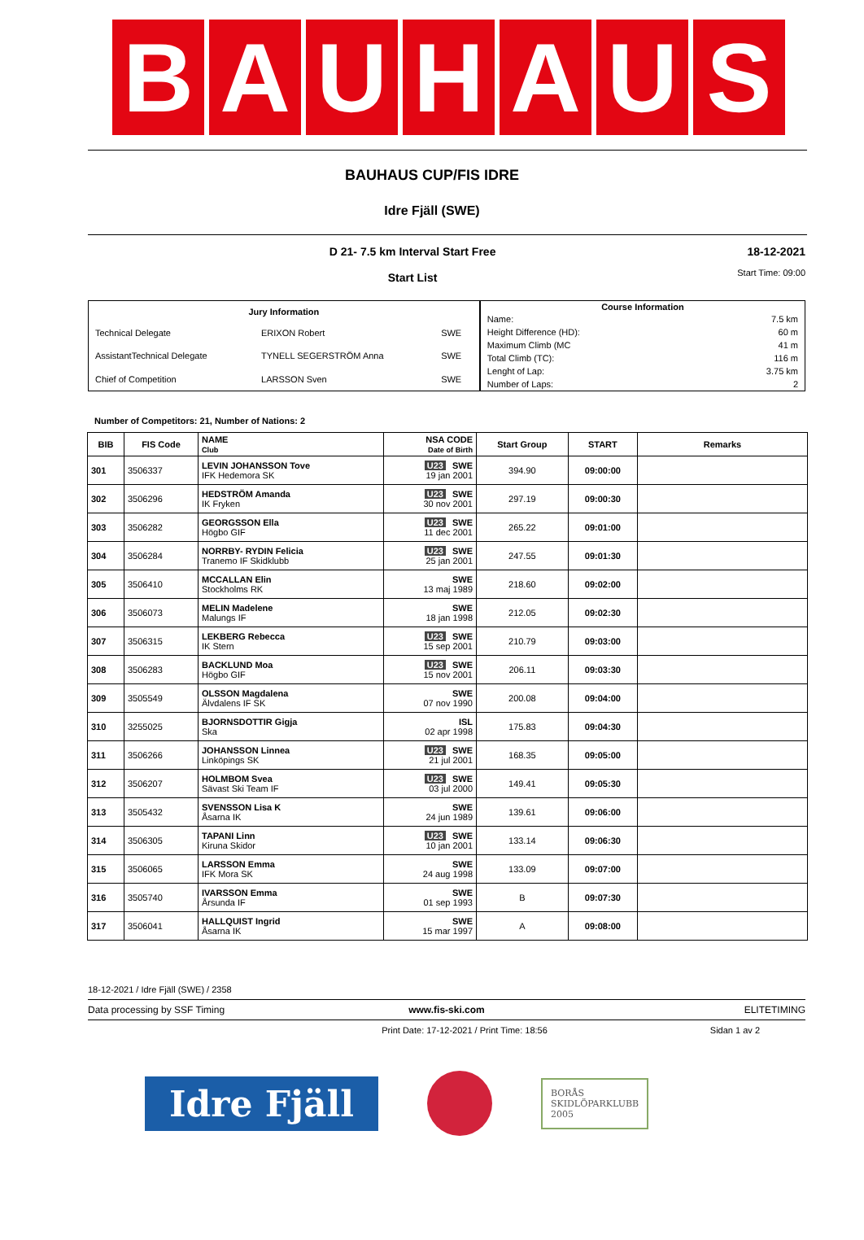B A U H A U S
BAUHAUS CUP/FIS IDRE
Idre Fjäll (SWE)
D 21- 7.5 km Interval Start Free
Start List
18-12-2021
Start Time: 09:00
| Jury Information | | |
| --- | --- | --- |
| Technical Delegate | ERIXON Robert | SWE |
| AssistantTechnical Delegate | TYNELL SEGERSTRÖM Anna | SWE |
| Chief of Competition | LARSSON Sven | SWE |
| Course Information | |
| --- | --- |
| Name: | 7.5 km |
| Height Difference (HD): | 60 m |
| Maximum Climb (MC | 41 m |
| Total Climb (TC): | 116 m |
| Lenght of Lap: | 3.75 km |
| Number of Laps: | 2 |
Number of Competitors: 21, Number of Nations: 2
| BIB | FIS Code | NAME Club | NSA CODE Date of Birth | Start Group | START | Remarks |
| --- | --- | --- | --- | --- | --- | --- |
| 301 | 3506337 | LEVIN JOHANSSON Tove IFK Hedemora SK | U23 SWE 19 jan 2001 | 394.90 | 09:00:00 | |
| 302 | 3506296 | HEDSTRÖM Amanda IK Fryken | U23 SWE 30 nov 2001 | 297.19 | 09:00:30 | |
| 303 | 3506282 | GEORGSSON Ella Högbo GIF | U23 SWE 11 dec 2001 | 265.22 | 09:01:00 | |
| 304 | 3506284 | NORRBY- RYDIN Felicia Tranemo IF Skidklubb | U23 SWE 25 jan 2001 | 247.55 | 09:01:30 | |
| 305 | 3506410 | MCCALLAN Elin Stockholms RK | SWE 13 maj 1989 | 218.60 | 09:02:00 | |
| 306 | 3506073 | MELIN Madelene Malungs IF | SWE 18 jan 1998 | 212.05 | 09:02:30 | |
| 307 | 3506315 | LEKBERG Rebecca IK Stern | U23 SWE 15 sep 2001 | 210.79 | 09:03:00 | |
| 308 | 3506283 | BACKLUND Moa Högbo GIF | U23 SWE 15 nov 2001 | 206.11 | 09:03:30 | |
| 309 | 3505549 | OLSSON Magdalena Älvdalens IF SK | SWE 07 nov 1990 | 200.08 | 09:04:00 | |
| 310 | 3255025 | BJORNSDOTTIR Gigja Ska | ISL 02 apr 1998 | 175.83 | 09:04:30 | |
| 311 | 3506266 | JOHANSSON Linnea Linköpings SK | U23 SWE 21 jul 2001 | 168.35 | 09:05:00 | |
| 312 | 3506207 | HOLMBOM Svea Sävast Ski Team IF | U23 SWE 03 jul 2000 | 149.41 | 09:05:30 | |
| 313 | 3505432 | SVENSSON Lisa K Åsarna IK | SWE 24 jun 1989 | 139.61 | 09:06:00 | |
| 314 | 3506305 | TAPANI Linn Kiruna Skidor | U23 SWE 10 jan 2001 | 133.14 | 09:06:30 | |
| 315 | 3506065 | LARSSON Emma IFK Mora SK | SWE 24 aug 1998 | 133.09 | 09:07:00 | |
| 316 | 3505740 | IVARSSON Emma Årsunda IF | SWE 01 sep 1993 | B | 09:07:30 | |
| 317 | 3506041 | HALLQUIST Ingrid Åsarna IK | SWE 15 mar 1997 | A | 09:08:00 | |
18-12-2021 / Idre Fjäll (SWE) / 2358
Data processing by SSF Timing www.fis-ski.com ELITETIMING
Print Date: 17-12-2021 / Print Time: 18:56 Sidan 1 av 2
Idre Fjäll
BORÅS
SKIDLÖPARKLUBB
2005